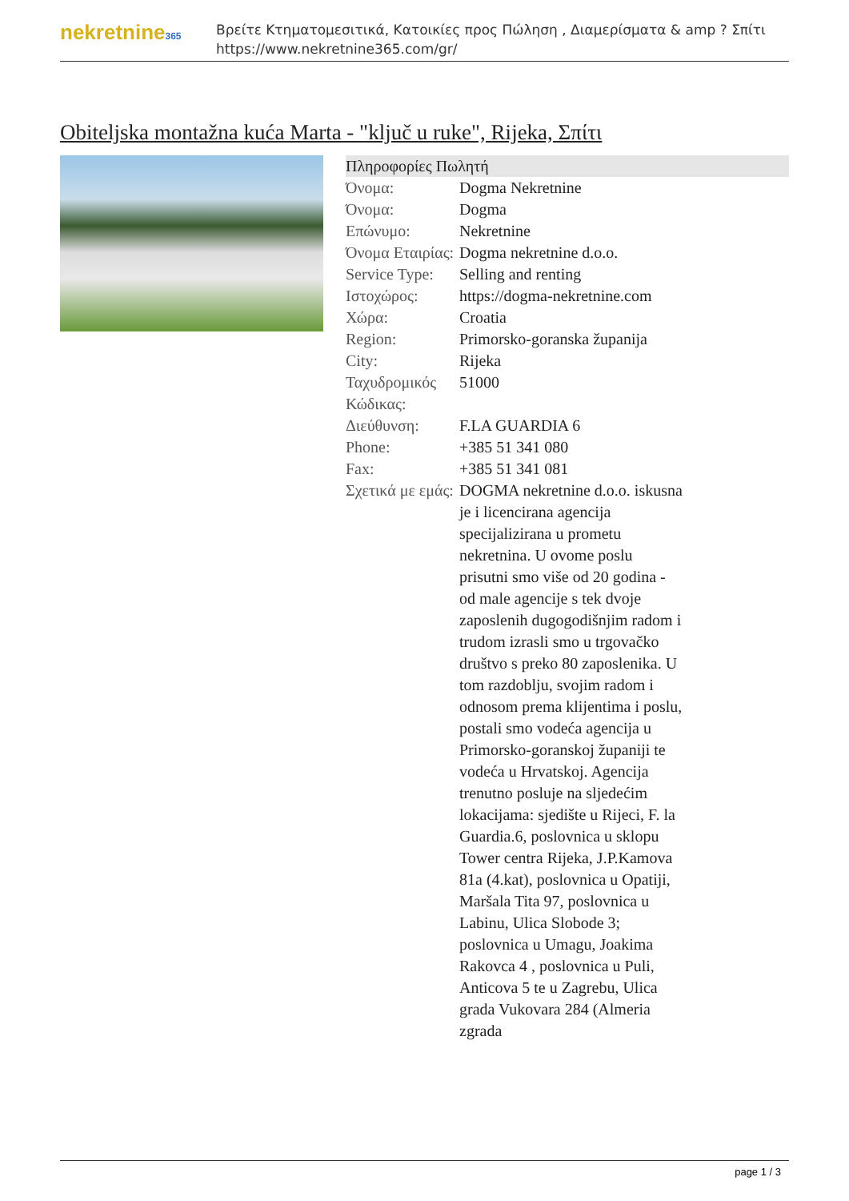nekretnine365
Βρείτε Κτηματομεσιτικά, Κατοικίες προς Πώληση , Διαμερίσματα & amp ? Σπίτι
https://www.nekretnine365.com/gr/
Obiteljska montažna kuća Marta - "ključ u ruke", Rijeka, Σπίτι
| Πληροφορίες Πωλητή | | |
| --- | --- | --- |
| Όνομα: | Dogma Nekretnine | |
| Όνομα: | Dogma | |
| Επώνυμο: | Nekretnine | |
| Όνομα Εταιρίας: | Dogma nekretnine d.o.o. | |
| Service Type: | Selling and renting | |
| Ιστοχώρος: | https://dogma-nekretnine.com | |
| Χώρα: | Croatia | |
| Region: | Primorsko-goranska županija | |
| City: | Rijeka | |
| Ταχυδρομικός Κώδικας: | 51000 | |
| Διεύθυνση: | F.LA GUARDIA 6 | |
| Phone: | +385 51 341 080 | |
| Fax: | +385 51 341 081 | |
| Σχετικά με εμάς: | DOGMA nekretnine d.o.o. iskusna je i licencirana agencija specijalizirana u prometu nekretnina. U ovome poslu prisutni smo više od 20 godina - od male agencije s tek dvoje zaposlenih dugogodišnjim radom i trudom izrasli smo u trgovačko društvo s preko 80 zaposlenika. U tom razdoblju, svojim radom i odnosom prema klijentima i poslu, postali smo vodeća agencija u Primorsko-goranskoj županiji te vodeća u Hrvatskoj. Agencija trenutno posluje na sljedećim lokacijama: sjedište u Rijeci, F. la Guardia.6, poslovnica u sklopu Tower centra Rijeka, J.P.Kamova 81a (4.kat), poslovnica u Opatiji, Maršala Tita 97, poslovnica u Labinu, Ulica Slobode 3; poslovnica u Umagu, Joakima Rakovca 4 , poslovnica u Puli, Anticova 5 te u Zagrebu, Ulica grada Vukovara 284 (Almeria zgrada | |
page 1 / 3